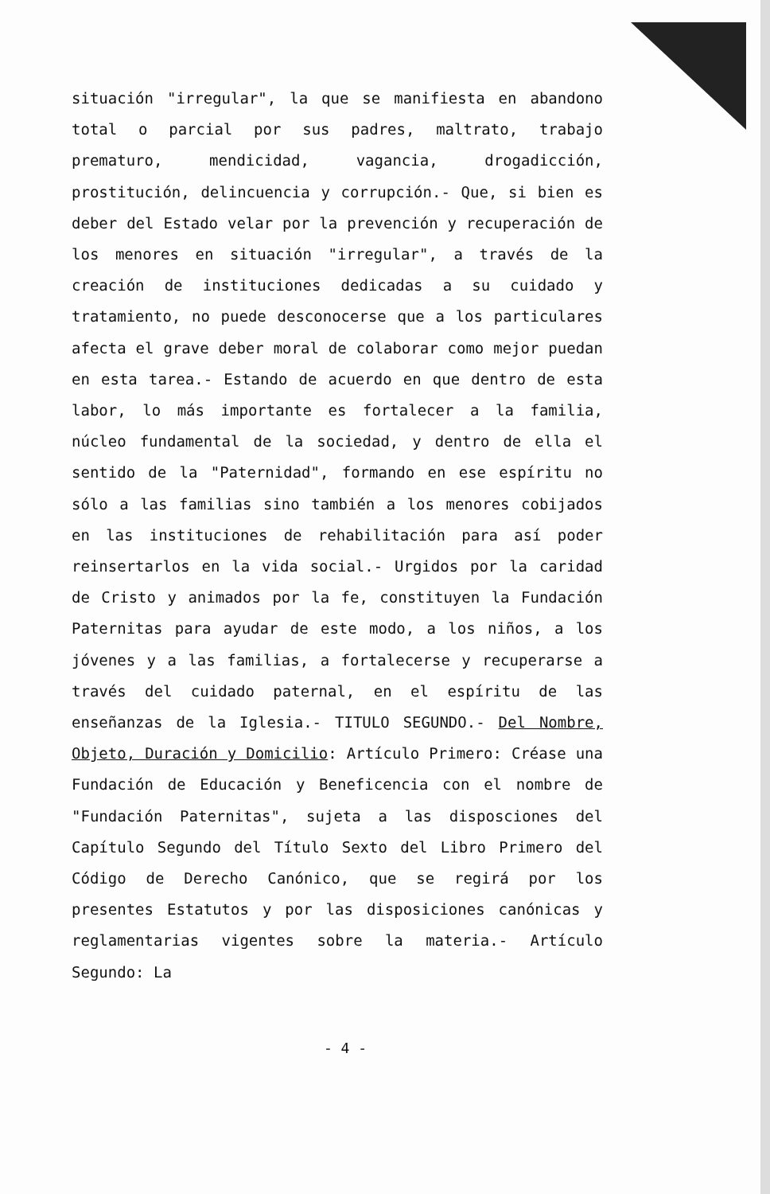situación "irregular", la que se manifiesta en abandono total o parcial por sus padres, maltrato, trabajo prematuro, mendicidad, vagancia, drogadicción, prostitución, delincuencia y corrupción.- Que, si bien es deber del Estado velar por la prevención y recuperación de los menores en situación "irregular", a través de la creación de instituciones dedicadas a su cuidado y tratamiento, no puede desconocerse que a los particulares afecta el grave deber moral de colaborar como mejor puedan en esta tarea.- Estando de acuerdo en que dentro de esta labor, lo más importante es fortalecer a la familia, núcleo fundamental de la sociedad, y dentro de ella el sentido de la "Paternidad", formando en ese espíritu no sólo a las familias sino también a los menores cobijados en las instituciones de rehabilitación para así poder reinsertarlos en la vida social.- Urgidos por la caridad de Cristo y animados por la fe, constituyen la Fundación Paternitas para ayudar de este modo, a los niños, a los jóvenes y a las familias, a fortalecerse y recuperarse a través del cuidado paternal, en el espíritu de las enseñanzas de la Iglesia.- TITULO SEGUNDO.- Del Nombre, Objeto, Duración y Domicilio: Artículo Primero: Créase una Fundación de Educación y Beneficencia con el nombre de "Fundación Paternitas", sujeta a las disposciones del Capítulo Segundo del Título Sexto del Libro Primero del Código de Derecho Canónico, que se regirá por los presentes Estatutos y por las disposiciones canónicas y reglamentarias vigentes sobre la materia.- Artículo Segundo: La
- 4 -